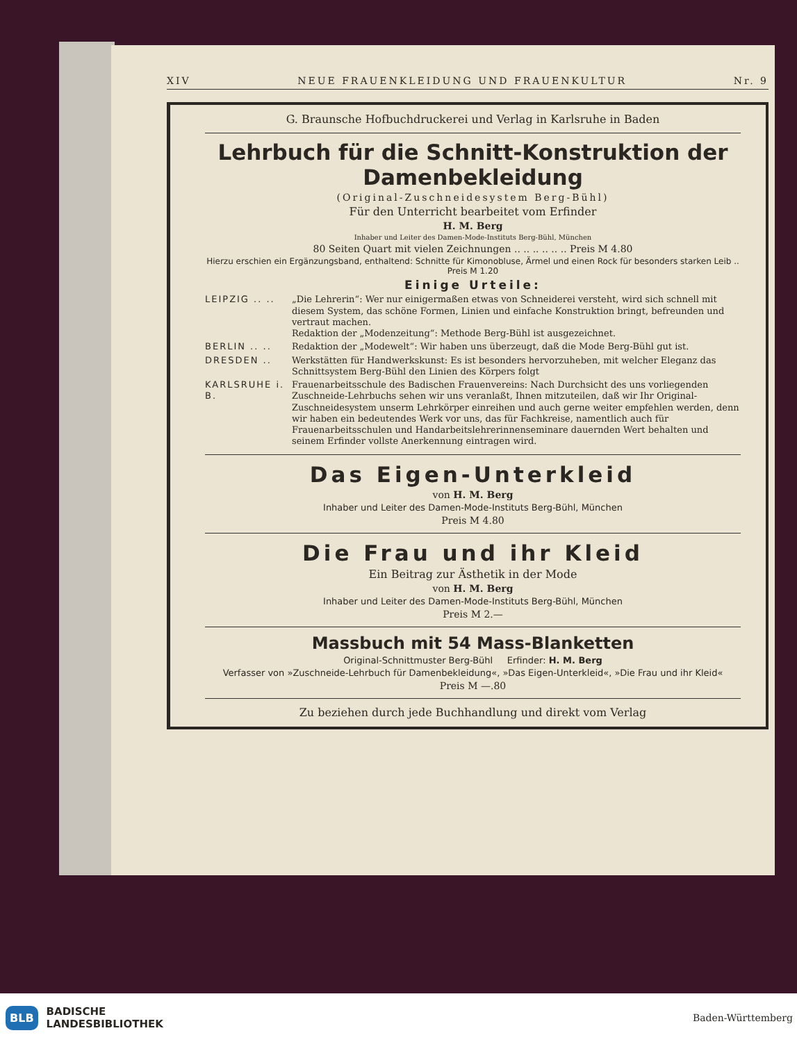XIV NEUE FRAUENKLEIDUNG UND FRAUENKULTUR Nr. 9
G. Braunsche Hofbuchdruckerei und Verlag in Karlsruhe in Baden
Lehrbuch für die Schnitt-Konstruktion der Damenbekleidung
(Original-Zuschneidesystem Berg-Bühl)
Für den Unterricht bearbeitet vom Erfinder
H. M. Berg
Inhaber und Leiter des Damen-Mode-Instituts Berg-Bühl, München
80 Seiten Quart mit vielen Zeichnungen .. .. .. .. .. .. Preis M 4.80
Hierzu erschien ein Ergänzungsband, enthaltend: Schnitte für Kimonobluse, Ärmel und einen Rock für besonders starken Leib .. Preis M 1.20
Einige Urteile:
LEIPZIG .. .. „Die Lehrerin“: Wer nur einigermaßen etwas von Schneiderei versteht, wird sich schnell mit diesem System, das schöne Formen, Linien und einfache Konstruktion bringt, befreunden und vertraut machen.
Redaktion der „Modenzeitung“: Methode Berg-Bühl ist ausgezeichnet.
BERLIN .. .. Redaktion der „Modewelt“: Wir haben uns überzeugt, daß die Mode Berg-Bühl gut ist.
DRESDEN .. Werkstätten für Handwerkskunst: Es ist besonders hervorzuheben, mit welcher Eleganz das Schnittsystem Berg-Bühl den Linien des Körpers folgt
KARLSRUHE i. B. Frauenarbeitsschule des Badischen Frauenvereins: Nach Durchsicht des uns vorliegenden Zuschneide-Lehrbuchs sehen wir uns veranlaßt, Ihnen mitzuteilen, daß wir Ihr Original-Zuschneidesystem unserm Lehrkörper einreihen und auch gerne weiter empfehlen werden, denn wir haben ein bedeutendes Werk vor uns, das für Fachkreise, namentlich auch für Frauenarbeitsschulen und Handarbeitslehrerinnenseminare dauernden Wert behalten und seinem Erfinder vollste Anerkennung eintragen wird.
Das Eigen-Unterkleid
von H. M. Berg
Inhaber und Leiter des Damen-Mode-Instituts Berg-Bühl, München
Preis M 4.80
Die Frau und ihr Kleid
Ein Beitrag zur Ästhetik in der Mode
von H. M. Berg
Inhaber und Leiter des Damen-Mode-Instituts Berg-Bühl, München
Preis M 2.—
Massbuch mit 54 Mass-Blanketten
Original-Schnittmuster Berg-Bühl Erfinder: H. M. Berg
Verfasser von »Zuschneide-Lehrbuch für Damenbekleidung«, »Das Eigen-Unterkleid«, »Die Frau und ihr Kleid«
Preis M —.80
Zu beziehen durch jede Buchhandlung und direkt vom Verlag
BLB BADISCHE
LANDESBIBLIOTHEK
Baden-Württemberg